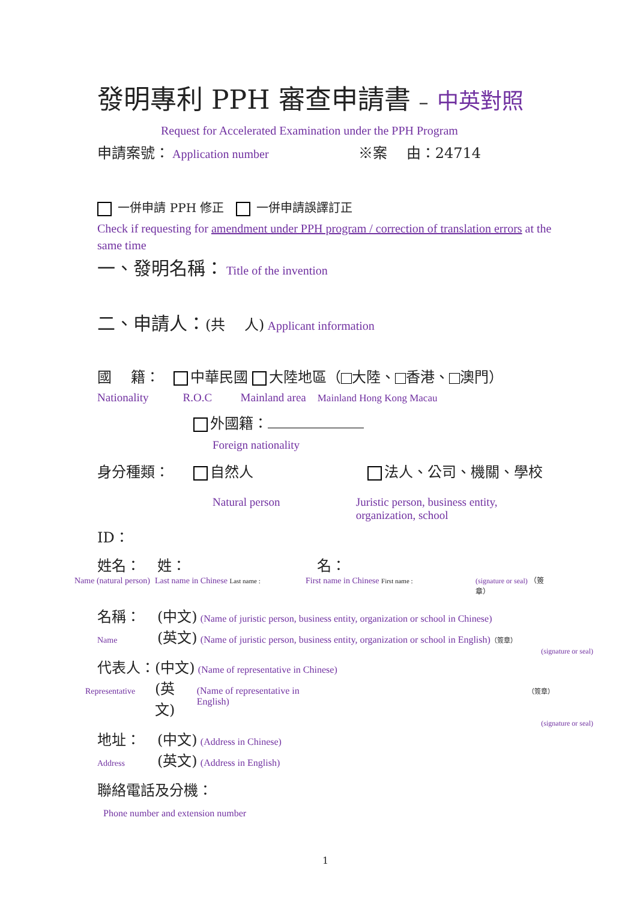發明專利 PPH 審查申請書 – 中英對照
Request for Accelerated Examination under the PPH Program
申請案號： Application number ※案　 由：24714
一併申請 PPH 修正 一併申請誤譯訂正
Check if requesting for amendment under PPH program / correction of translation errors at the same time
一、發明名稱： Title of the invention
二、申請人：(共　 人) Applicant information
國　 籍： 中華民國 大陸地區（ 大陸、 香港、 澳門）
Nationality R.O.C Mainland area Mainland Hong Kong Macau
外國籍：
Foreign nationality
身分種類： 自然人 法人、公司、機關、學校
Natural person Juristic person, business entity, organization, school
ID：
姓名： 姓： 名：
Name (natural person) Last name in Chinese Last name : First name in Chinese First name : (signature or seal) （簽章）
名稱： (中文) (Name of juristic person, business entity, organization or school in Chinese)
Name (英文) (Name of juristic person, business entity, organization or school in English) （簽章）
(signature or seal)
代表人：(中文) (Name of representative in Chinese)
Representative (英文) (Name of representative in English) （簽章）
(signature or seal)
地址： (中文) (Address in Chinese)
Address (英文) (Address in English)
聯絡電話及分機：
Phone number and extension number
1